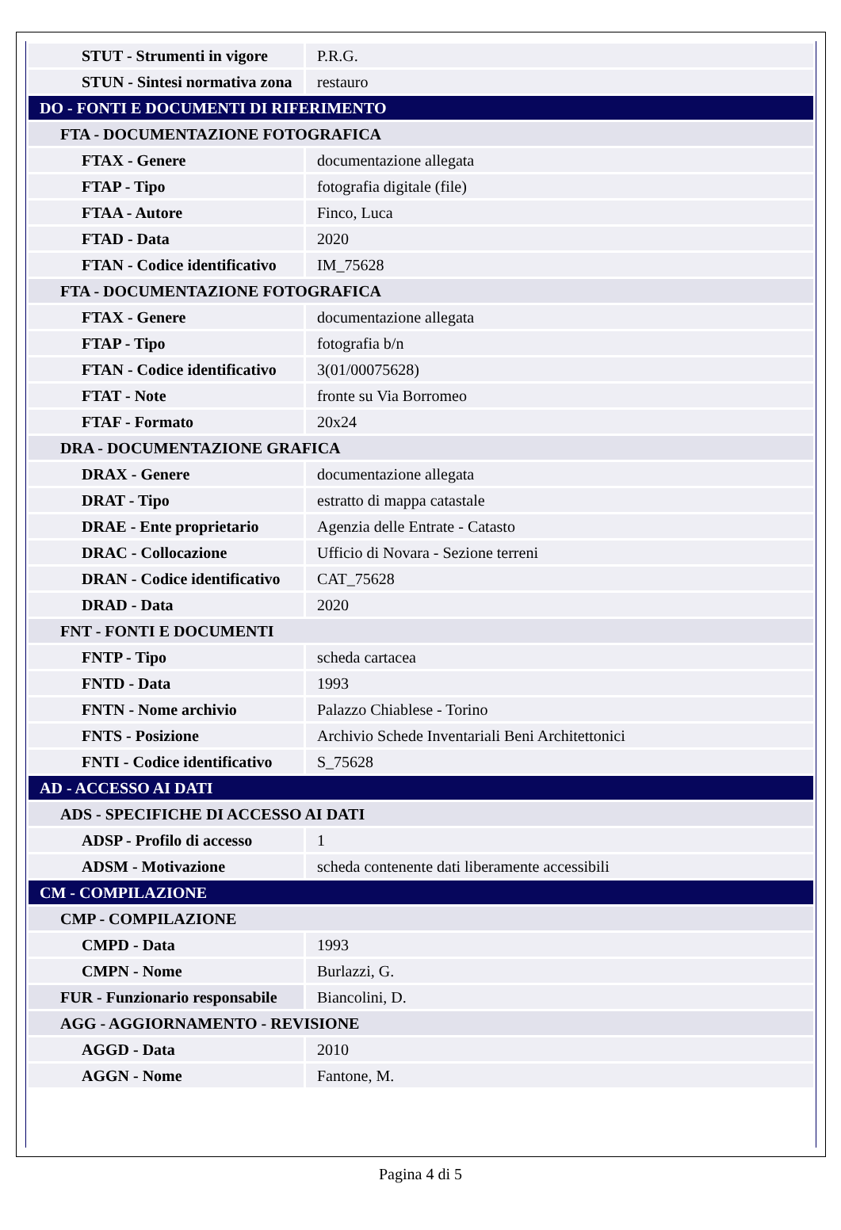| STUT - Strumenti in vigore | P.R.G. |
| STUN - Sintesi normativa zona | restauro |
| DO - FONTI E DOCUMENTI DI RIFERIMENTO | |
| FTA - DOCUMENTAZIONE FOTOGRAFICA | |
| FTAX - Genere | documentazione allegata |
| FTAP - Tipo | fotografia digitale (file) |
| FTAA - Autore | Finco, Luca |
| FTAD - Data | 2020 |
| FTAN - Codice identificativo | IM_75628 |
| FTA - DOCUMENTAZIONE FOTOGRAFICA | |
| FTAX - Genere | documentazione allegata |
| FTAP - Tipo | fotografia b/n |
| FTAN - Codice identificativo | 3(01/00075628) |
| FTAT - Note | fronte su Via Borromeo |
| FTAF - Formato | 20x24 |
| DRA - DOCUMENTAZIONE GRAFICA | |
| DRAX - Genere | documentazione allegata |
| DRAT - Tipo | estratto di mappa catastale |
| DRAE - Ente proprietario | Agenzia delle Entrate - Catasto |
| DRAC - Collocazione | Ufficio di Novara - Sezione terreni |
| DRAN - Codice identificativo | CAT_75628 |
| DRAD - Data | 2020 |
| FNT - FONTI E DOCUMENTI | |
| FNTP - Tipo | scheda cartacea |
| FNTD - Data | 1993 |
| FNTN - Nome archivio | Palazzo Chiablese - Torino |
| FNTS - Posizione | Archivio Schede Inventariali Beni Architettonici |
| FNTI - Codice identificativo | S_75628 |
| AD - ACCESSO AI DATI | |
| ADS - SPECIFICHE DI ACCESSO AI DATI | |
| ADSP - Profilo di accesso | 1 |
| ADSM - Motivazione | scheda contenente dati liberamente accessibili |
| CM - COMPILAZIONE | |
| CMP - COMPILAZIONE | |
| CMPD - Data | 1993 |
| CMPN - Nome | Burlazzi, G. |
| FUR - Funzionario responsabile | Biancolini, D. |
| AGG - AGGIORNAMENTO - REVISIONE | |
| AGGD - Data | 2010 |
| AGGN - Nome | Fantone, M. |
Pagina 4 di 5